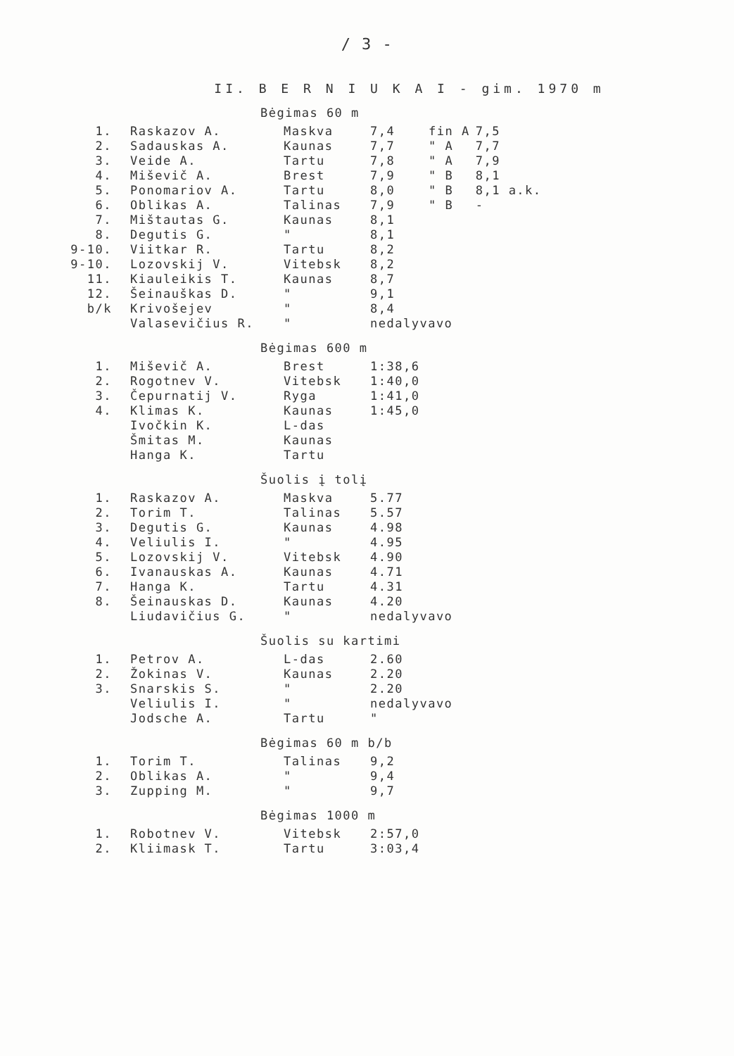/ 3 -
II. B E R N I U K A I - gim. 1970 m
Bėgimas 60 m
| 1. | Raskazov A. | Maskva | 7,4 | fin A | 7,5 |
| 2. | Sadauskas A. | Kaunas | 7,7 | " A | 7,7 |
| 3. | Veide A. | Tartu | 7,8 | " A | 7,9 |
| 4. | Miševič A. | Brest | 7,9 | " B | 8,1 |
| 5. | Ponomariov A. | Tartu | 8,0 | " B | 8,1 a.k. |
| 6. | Oblikas A. | Talinas | 7,9 | " B | - |
| 7. | Mištautas G. | Kaunas | 8,1 | | |
| 8. | Degutis G. | " | 8,1 | | |
| 9-10. | Viitkar R. | Tartu | 8,2 | | |
| 9-10. | Lozovskij V. | Vitebsk | 8,2 | | |
| 11. | Kiauleikis T. | Kaunas | 8,7 | | |
| 12. | Šeinauškas D. | " | 9,1 | | |
| b/k | Krivošejev | " | 8,4 | | |
| | Valasevičius R. | " | nedalyvavo | | |
Bėgimas 600 m
| 1. | Miševič A. | Brest | 1:38,6 |
| 2. | Rogotnev V. | Vitebsk | 1:40,0 |
| 3. | Čepurnatij V. | Ryga | 1:41,0 |
| 4. | Klimas K. | Kaunas | 1:45,0 |
| | Ivočkin K. | L-das | |
| | Šmitas M. | Kaunas | |
| | Hanga K. | Tartu | |
Šuolis į tolį
| 1. | Raskazov A. | Maskva | 5.77 |
| 2. | Torim T. | Talinas | 5.57 |
| 3. | Degutis G. | Kaunas | 4.98 |
| 4. | Veliulis I. | " | 4.95 |
| 5. | Lozovskij V. | Vitebsk | 4.90 |
| 6. | Ivanauskas A. | Kaunas | 4.71 |
| 7. | Hanga K. | Tartu | 4.31 |
| 8. | Šeinauskas D. | Kaunas | 4.20 |
| | Liudavičius G. | " | nedalyvavo |
Šuolis su kartimi
| 1. | Petrov A. | L-das | 2.60 |
| 2. | Žokinas V. | Kaunas | 2.20 |
| 3. | Snarskis S. | " | 2.20 |
| | Veliulis I. | " | nedalyvavo |
| | Jodsche A. | Tartu | " |
Bėgimas 60 m b/b
| 1. | Torim T. | Talinas | 9,2 |
| 2. | Oblikas A. | " | 9,4 |
| 3. | Zupping M. | " | 9,7 |
Bėgimas 1000 m
| 1. | Robotnev V. | Vitebsk | 2:57,0 |
| 2. | Kliimask T. | Tartu | 3:03,4 |